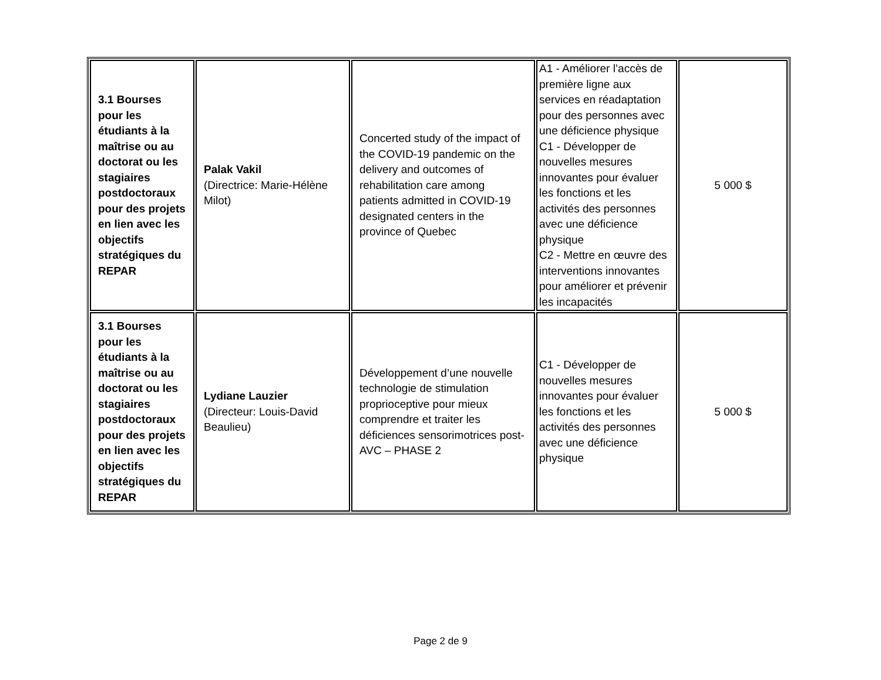| 3.1 Bourses pour les étudiants à la maîtrise ou au doctorat ou les stagiaires postdoctoraux pour des projets en lien avec les objectifs stratégiques du REPAR | Palak Vakil (Directrice: Marie-Hélène Milot) | Concerted study of the impact of the COVID-19 pandemic on the delivery and outcomes of rehabilitation care among patients admitted in COVID-19 designated centers in the province of Quebec | A1 - Améliorer l’accès de première ligne aux services en réadaptation pour des personnes avec une déficience physique C1 - Développer de nouvelles mesures innovantes pour évaluer les fonctions et les activités des personnes avec une déficience physique C2 - Mettre en œuvre des interventions innovantes pour améliorer et prévenir les incapacités | 5 000 $ |
| 3.1 Bourses pour les étudiants à la maîtrise ou au doctorat ou les stagiaires postdoctoraux pour des projets en lien avec les objectifs stratégiques du REPAR | Lydiane Lauzier (Directeur: Louis-David Beaulieu) | Développement d’une nouvelle technologie de stimulation proprioceptive pour mieux comprendre et traiter les déficiences sensorimotrices post-AVC – PHASE 2 | C1 - Développer de nouvelles mesures innovantes pour évaluer les fonctions et les activités des personnes avec une déficience physique | 5 000 $ |
Page 2 de 9